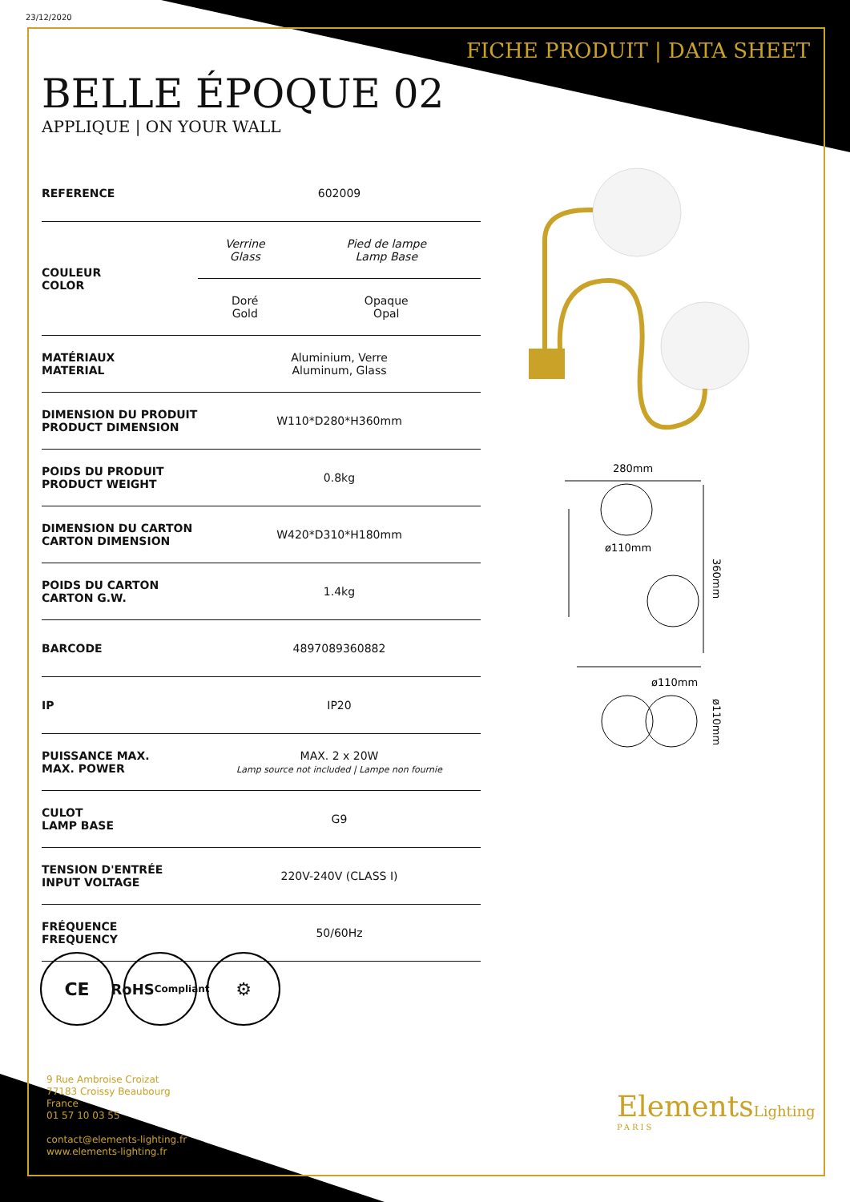23/12/2020
FICHE PRODUIT | DATA SHEET
BELLE ÉPOQUE 02
APPLIQUE | ON YOUR WALL
| REFERENCE | 602009 | |
| COULEUR COLOR | Verrine Glass | Pied de lampe Lamp Base |
| | Doré Gold | Opaque Opal |
| MATÉRIAUX MATERIAL | Aluminium, Verre Aluminum, Glass | |
| DIMENSION DU PRODUIT PRODUCT DIMENSION | W110*D280*H360mm | |
| POIDS DU PRODUIT PRODUCT WEIGHT | 0.8kg | |
| DIMENSION DU CARTON CARTON DIMENSION | W420*D310*H180mm | |
| POIDS DU CARTON CARTON G.W. | 1.4kg | |
| BARCODE | 4897089360882 | |
| IP | IP20 | |
| PUISSANCE MAX. MAX. POWER | MAX. 2 x 20W Lamp source not included / Lampe non fournie | |
| CULOT LAMP BASE | G9 | |
| TENSION D'ENTRÉE INPUT VOLTAGE | 220V-240V (CLASS I) | |
| FRÉQUENCE FREQUENCY | 50/60Hz | |
280mm
ø110mm
360mm
ø110mm
ø110mm
CE
RoHS
Compliant
⚙
9 Rue Ambroise Croizat
77183 Croissy Beaubourg
France
01 57 10 03 55
contact@elements-lighting.fr
www.elements-lighting.fr
ElementsLighting
PARIS